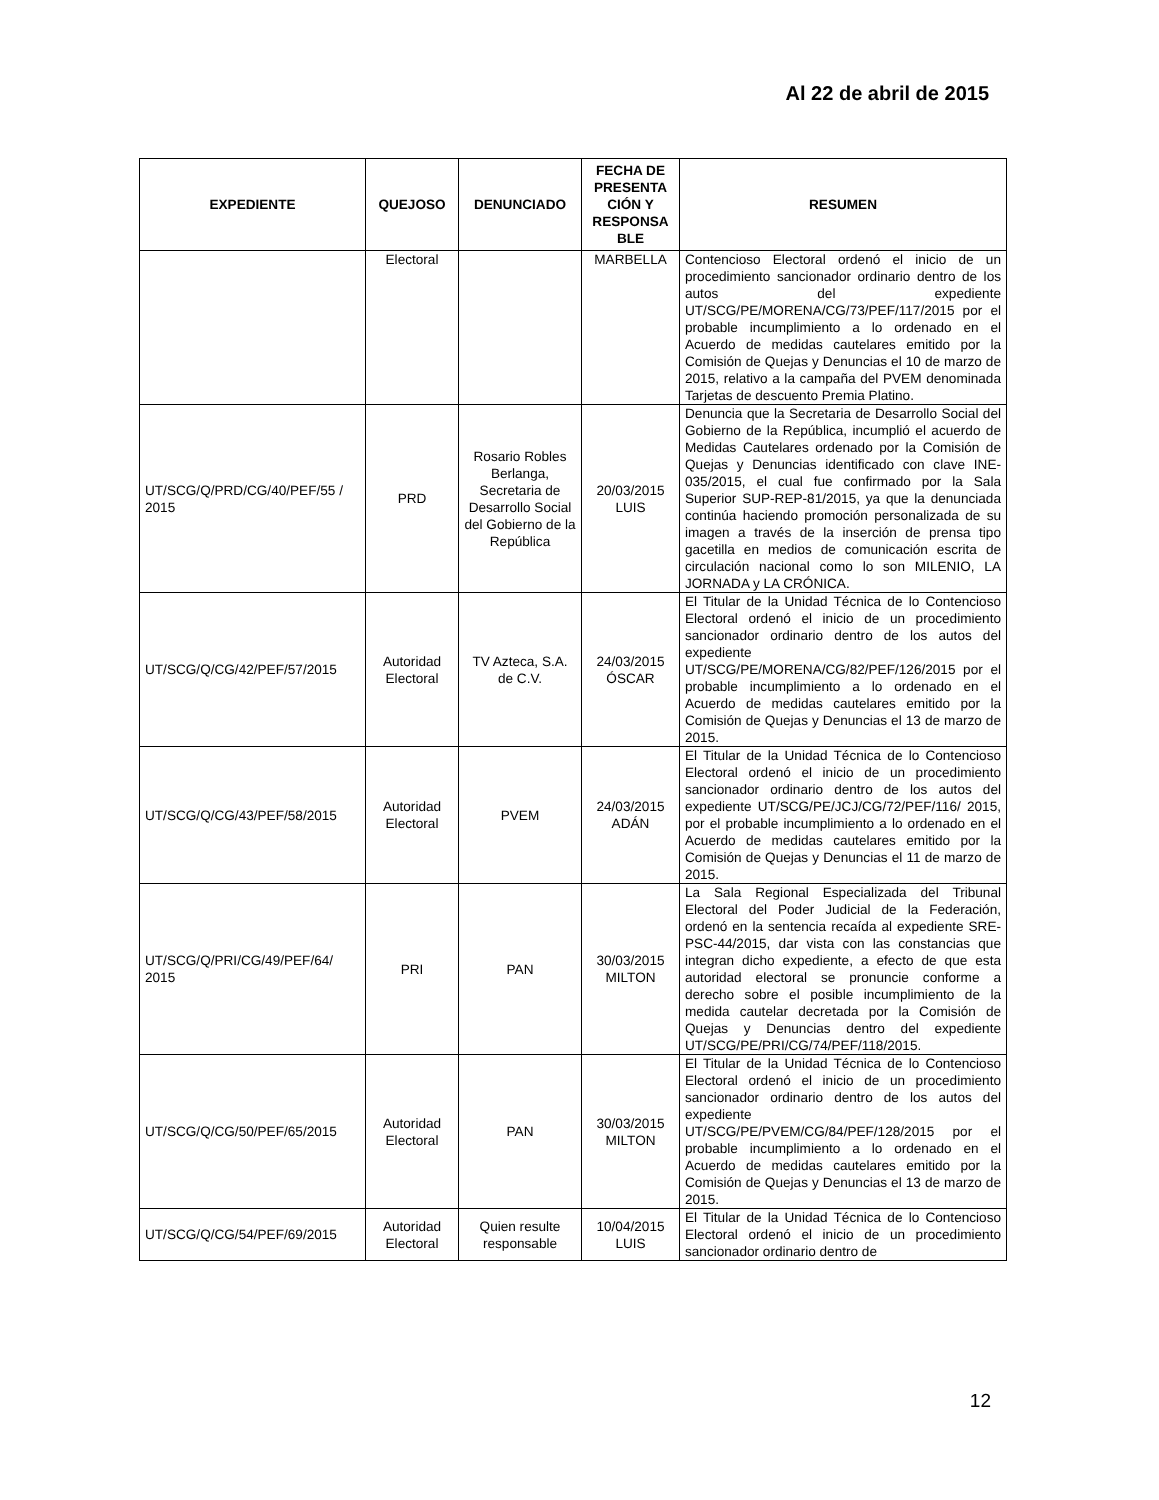Al 22 de abril de 2015
| EXPEDIENTE | QUEJOSO | DENUNCIADO | FECHA DE PRESENTA CIÓN Y RESPONSA BLE | RESUMEN |
| --- | --- | --- | --- | --- |
| | Electoral | | MARBELLA | Contencioso Electoral ordenó el inicio de un procedimiento sancionador ordinario dentro de los autos del expediente UT/SCG/PE/MORENA/CG/73/PEF/117/2015 por el probable incumplimiento a lo ordenado en el Acuerdo de medidas cautelares emitido por la Comisión de Quejas y Denuncias el 10 de marzo de 2015, relativo a la campaña del PVEM denominada Tarjetas de descuento Premia Platino. |
| UT/SCG/Q/PRD/CG/40/PEF/55 / 2015 | PRD | Rosario Robles Berlanga, Secretaria de Desarrollo Social del Gobierno de la República | 20/03/2015 LUIS | Denuncia que la Secretaria de Desarrollo Social del Gobierno de la República, incumplió el acuerdo de Medidas Cautelares ordenado por la Comisión de Quejas y Denuncias identificado con clave INE-035/2015, el cual fue confirmado por la Sala Superior SUP-REP-81/2015, ya que la denunciada continúa haciendo promoción personalizada de su imagen a través de la inserción de prensa tipo gacetilla en medios de comunicación escrita de circulación nacional como lo son MILENIO, LA JORNADA y LA CRÓNICA. |
| UT/SCG/Q/CG/42/PEF/57/2015 | Autoridad Electoral | TV Azteca, S.A. de C.V. | 24/03/2015 ÓSCAR | El Titular de la Unidad Técnica de lo Contencioso Electoral ordenó el inicio de un procedimiento sancionador ordinario dentro de los autos del expediente UT/SCG/PE/MORENA/CG/82/PEF/126/2015 por el probable incumplimiento a lo ordenado en el Acuerdo de medidas cautelares emitido por la Comisión de Quejas y Denuncias el 13 de marzo de 2015. |
| UT/SCG/Q/CG/43/PEF/58/2015 | Autoridad Electoral | PVEM | 24/03/2015 ADÁN | El Titular de la Unidad Técnica de lo Contencioso Electoral ordenó el inicio de un procedimiento sancionador ordinario dentro de los autos del expediente UT/SCG/PE/JCJ/CG/72/PEF/116/ 2015, por el probable incumplimiento a lo ordenado en el Acuerdo de medidas cautelares emitido por la Comisión de Quejas y Denuncias el 11 de marzo de 2015. |
| UT/SCG/Q/PRI/CG/49/PEF/64/ 2015 | PRI | PAN | 30/03/2015 MILTON | La Sala Regional Especializada del Tribunal Electoral del Poder Judicial de la Federación, ordenó en la sentencia recaída al expediente SRE-PSC-44/2015, dar vista con las constancias que integran dicho expediente, a efecto de que esta autoridad electoral se pronuncie conforme a derecho sobre el posible incumplimiento de la medida cautelar decretada por la Comisión de Quejas y Denuncias dentro del expediente UT/SCG/PE/PRI/CG/74/PEF/118/2015. |
| UT/SCG/Q/CG/50/PEF/65/2015 | Autoridad Electoral | PAN | 30/03/2015 MILTON | El Titular de la Unidad Técnica de lo Contencioso Electoral ordenó el inicio de un procedimiento sancionador ordinario dentro de los autos del expediente UT/SCG/PE/PVEM/CG/84/PEF/128/2015 por el probable incumplimiento a lo ordenado en el Acuerdo de medidas cautelares emitido por la Comisión de Quejas y Denuncias el 13 de marzo de 2015. |
| UT/SCG/Q/CG/54/PEF/69/2015 | Autoridad Electoral | Quien resulte responsable | 10/04/2015 LUIS | El Titular de la Unidad Técnica de lo Contencioso Electoral ordenó el inicio de un procedimiento sancionador ordinario dentro de |
12